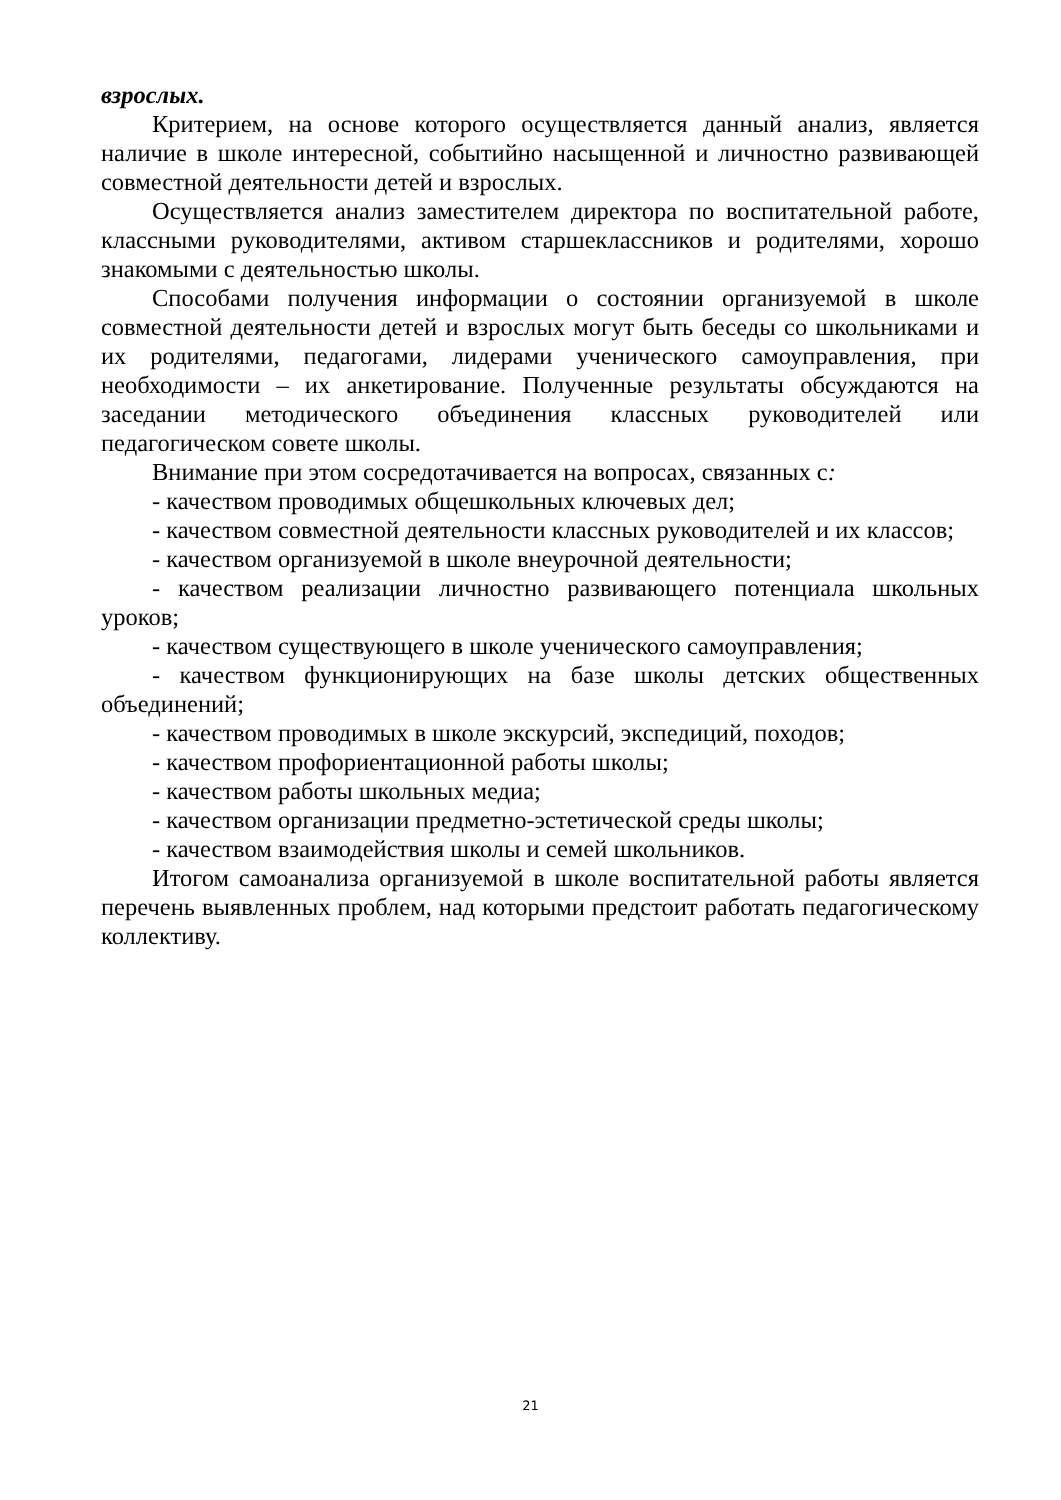взрослых.
Критерием, на основе которого осуществляется данный анализ, является наличие в школе интересной, событийно насыщенной и личностно развивающей совместной деятельности детей и взрослых.
Осуществляется анализ заместителем директора по воспитательной работе, классными руководителями, активом старшеклассников и родителями, хорошо знакомыми с деятельностью школы.
Способами получения информации о состоянии организуемой в школе совместной деятельности детей и взрослых могут быть беседы со школьниками и их родителями, педагогами, лидерами ученического самоуправления, при необходимости – их анкетирование. Полученные результаты обсуждаются на заседании методического объединения классных руководителей или педагогическом совете школы.
Внимание при этом сосредотачивается на вопросах, связанных с:
- качеством проводимых общешкольных ключевых дел;
- качеством совместной деятельности классных руководителей и их классов;
- качеством организуемой в школе внеурочной деятельности;
- качеством реализации личностно развивающего потенциала школьных уроков;
- качеством существующего в школе ученического самоуправления;
- качеством функционирующих на базе школы детских общественных объединений;
- качеством проводимых в школе экскурсий, экспедиций, походов;
- качеством профориентационной работы школы;
- качеством работы школьных медиа;
- качеством организации предметно-эстетической среды школы;
- качеством взаимодействия школы и семей школьников.
Итогом самоанализа организуемой в школе воспитательной работы является перечень выявленных проблем, над которыми предстоит работать педагогическому коллективу.
21